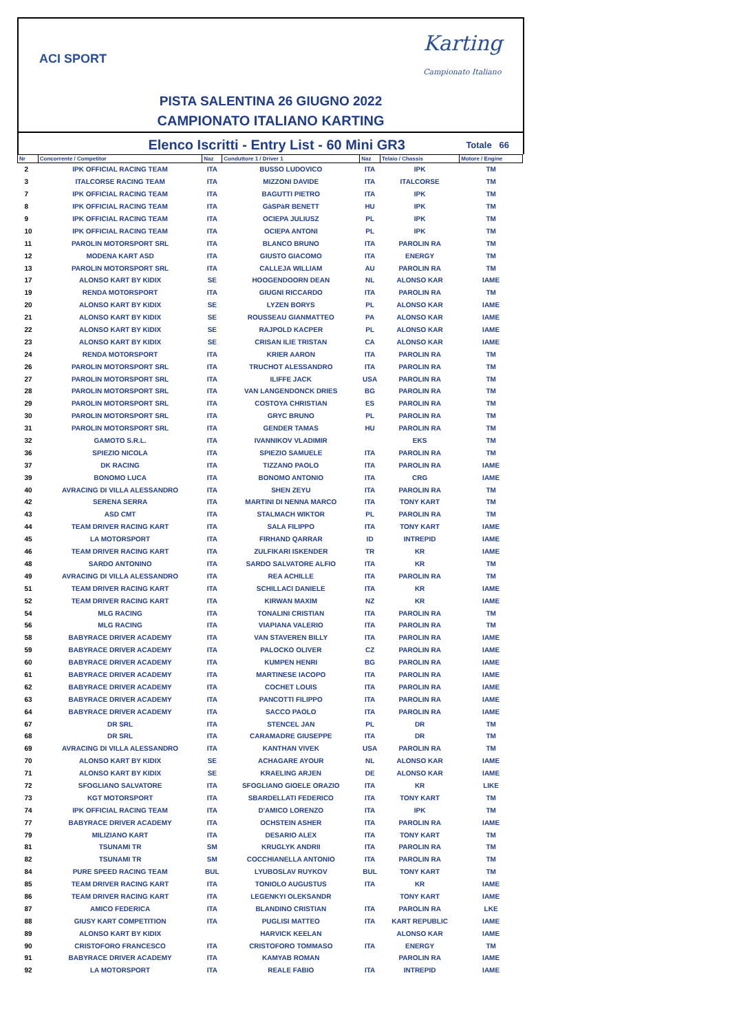ACI SPORT
Karting
Campionato Italiano
PISTA SALENTINA 26 GIUGNO 2022
CAMPIONATO ITALIANO KARTING
Elenco Iscritti - Entry List - 60 Mini GR3 Totale 66
| Nr | Concorrente / Competitor | Naz | Conduttore 1 / Driver 1 | Naz | Telaio / Chassis | Motore / Engine |
| --- | --- | --- | --- | --- | --- | --- |
| 2 | IPK OFFICIAL RACING TEAM | ITA | BUSSO LUDOVICO | ITA | IPK | TM |
| 3 | ITALCORSE RACING TEAM | ITA | MIZZONI DAVIDE | ITA | ITALCORSE | TM |
| 7 | IPK OFFICIAL RACING TEAM | ITA | BAGUTTI PIETRO | ITA | IPK | TM |
| 8 | IPK OFFICIAL RACING TEAM | ITA | GàSPàR BENETT | HU | IPK | TM |
| 9 | IPK OFFICIAL RACING TEAM | ITA | OCIEPA JULIUSZ | PL | IPK | TM |
| 10 | IPK OFFICIAL RACING TEAM | ITA | OCIEPA ANTONI | PL | IPK | TM |
| 11 | PAROLIN MOTORSPORT SRL | ITA | BLANCO BRUNO | ITA | PAROLIN RA | TM |
| 12 | MODENA KART ASD | ITA | GIUSTO GIACOMO | ITA | ENERGY | TM |
| 13 | PAROLIN MOTORSPORT SRL | ITA | CALLEJA WILLIAM | AU | PAROLIN RA | TM |
| 17 | ALONSO KART BY KIDIX | SE | HOOGENDOORN DEAN | NL | ALONSO KAR | IAME |
| 19 | RENDA MOTORSPORT | ITA | GIUGNI RICCARDO | ITA | PAROLIN RA | TM |
| 20 | ALONSO KART BY KIDIX | SE | LYZEN BORYS | PL | ALONSO KAR | IAME |
| 21 | ALONSO KART BY KIDIX | SE | ROUSSEAU GIANMATTEO | PA | ALONSO KAR | IAME |
| 22 | ALONSO KART BY KIDIX | SE | RAJPOLD KACPER | PL | ALONSO KAR | IAME |
| 23 | ALONSO KART BY KIDIX | SE | CRISAN ILIE TRISTAN | CA | ALONSO KAR | IAME |
| 24 | RENDA MOTORSPORT | ITA | KRIER AARON | ITA | PAROLIN RA | TM |
| 26 | PAROLIN MOTORSPORT SRL | ITA | TRUCHOT ALESSANDRO | ITA | PAROLIN RA | TM |
| 27 | PAROLIN MOTORSPORT SRL | ITA | ILIFFE JACK | USA | PAROLIN RA | TM |
| 28 | PAROLIN MOTORSPORT SRL | ITA | VAN LANGENDONCK DRIES | BG | PAROLIN RA | TM |
| 29 | PAROLIN MOTORSPORT SRL | ITA | COSTOYA CHRISTIAN | ES | PAROLIN RA | TM |
| 30 | PAROLIN MOTORSPORT SRL | ITA | GRYC BRUNO | PL | PAROLIN RA | TM |
| 31 | PAROLIN MOTORSPORT SRL | ITA | GENDER TAMAS | HU | PAROLIN RA | TM |
| 32 | GAMOTO S.R.L. | ITA | IVANNIKOV VLADIMIR | | EKS | TM |
| 36 | SPIEZIO NICOLA | ITA | SPIEZIO SAMUELE | ITA | PAROLIN RA | TM |
| 37 | DK RACING | ITA | TIZZANO PAOLO | ITA | PAROLIN RA | IAME |
| 39 | BONOMO LUCA | ITA | BONOMO ANTONIO | ITA | CRG | IAME |
| 40 | AVRACING DI VILLA ALESSANDRO | ITA | SHEN ZEYU | ITA | PAROLIN RA | TM |
| 42 | SERENA SERRA | ITA | MARTINI DI NENNA MARCO | ITA | TONY KART | TM |
| 43 | ASD CMT | ITA | STALMACH WIKTOR | PL | PAROLIN RA | TM |
| 44 | TEAM DRIVER RACING KART | ITA | SALA FILIPPO | ITA | TONY KART | IAME |
| 45 | LA MOTORSPORT | ITA | FIRHAND QARRAR | ID | INTREPID | IAME |
| 46 | TEAM DRIVER RACING KART | ITA | ZULFIKARI ISKENDER | TR | KR | IAME |
| 48 | SARDO ANTONINO | ITA | SARDO SALVATORE ALFIO | ITA | KR | TM |
| 49 | AVRACING DI VILLA ALESSANDRO | ITA | REA ACHILLE | ITA | PAROLIN RA | TM |
| 51 | TEAM DRIVER RACING KART | ITA | SCHILLACI DANIELE | ITA | KR | IAME |
| 52 | TEAM DRIVER RACING KART | ITA | KIRWAN MAXIM | NZ | KR | IAME |
| 54 | MLG RACING | ITA | TONALINI CRISTIAN | ITA | PAROLIN RA | TM |
| 56 | MLG RACING | ITA | VIAPIANA VALERIO | ITA | PAROLIN RA | TM |
| 58 | BABYRACE DRIVER ACADEMY | ITA | VAN STAVEREN BILLY | ITA | PAROLIN RA | IAME |
| 59 | BABYRACE DRIVER ACADEMY | ITA | PALOCKO OLIVER | CZ | PAROLIN RA | IAME |
| 60 | BABYRACE DRIVER ACADEMY | ITA | KUMPEN HENRI | BG | PAROLIN RA | IAME |
| 61 | BABYRACE DRIVER ACADEMY | ITA | MARTINESE IACOPO | ITA | PAROLIN RA | IAME |
| 62 | BABYRACE DRIVER ACADEMY | ITA | COCHET LOUIS | ITA | PAROLIN RA | IAME |
| 63 | BABYRACE DRIVER ACADEMY | ITA | PANCOTTI FILIPPO | ITA | PAROLIN RA | IAME |
| 64 | BABYRACE DRIVER ACADEMY | ITA | SACCO PAOLO | ITA | PAROLIN RA | IAME |
| 67 | DR SRL | ITA | STENCEL JAN | PL | DR | TM |
| 68 | DR SRL | ITA | CARAMADRE GIUSEPPE | ITA | DR | TM |
| 69 | AVRACING DI VILLA ALESSANDRO | ITA | KANTHAN VIVEK | USA | PAROLIN RA | TM |
| 70 | ALONSO KART BY KIDIX | SE | ACHAGARE AYOUR | NL | ALONSO KAR | IAME |
| 71 | ALONSO KART BY KIDIX | SE | KRAELING ARJEN | DE | ALONSO KAR | IAME |
| 72 | SFOGLIANO SALVATORE | ITA | SFOGLIANO GIOELE ORAZIO | ITA | KR | LIKE |
| 73 | KGT MOTORSPORT | ITA | SBARDELLATI FEDERICO | ITA | TONY KART | TM |
| 74 | IPK OFFICIAL RACING TEAM | ITA | D'AMICO LORENZO | ITA | IPK | TM |
| 77 | BABYRACE DRIVER ACADEMY | ITA | OCHSTEIN ASHER | ITA | PAROLIN RA | IAME |
| 79 | MILIZIANO KART | ITA | DESARIO ALEX | ITA | TONY KART | TM |
| 81 | TSUNAMI TR | SM | KRUGLYK ANDRII | ITA | PAROLIN RA | TM |
| 82 | TSUNAMI TR | SM | COCCHIANELLA ANTONIO | ITA | PAROLIN RA | TM |
| 84 | PURE SPEED RACING TEAM | BUL | LYUBOSLAV RUYKOV | BUL | TONY KART | TM |
| 85 | TEAM DRIVER RACING KART | ITA | TONIOLO AUGUSTUS | ITA | KR | IAME |
| 86 | TEAM DRIVER RACING KART | ITA | LEGENKYI OLEKSANDR | | TONY KART | IAME |
| 87 | AMICO FEDERICA | ITA | BLANDINO CRISTIAN | ITA | PAROLIN RA | LKE |
| 88 | GIUSY KART COMPETITION | ITA | PUGLISI MATTEO | ITA | KART REPUBLIC | IAME |
| 89 | ALONSO KART BY KIDIX | | HARVICK KEELAN | | ALONSO KAR | IAME |
| 90 | CRISTOFORO FRANCESCO | ITA | CRISTOFORO TOMMASO | ITA | ENERGY | TM |
| 91 | BABYRACE DRIVER ACADEMY | ITA | KAMYAB ROMAN | | PAROLIN RA | IAME |
| 92 | LA MOTORSPORT | ITA | REALE FABIO | ITA | INTREPID | IAME |